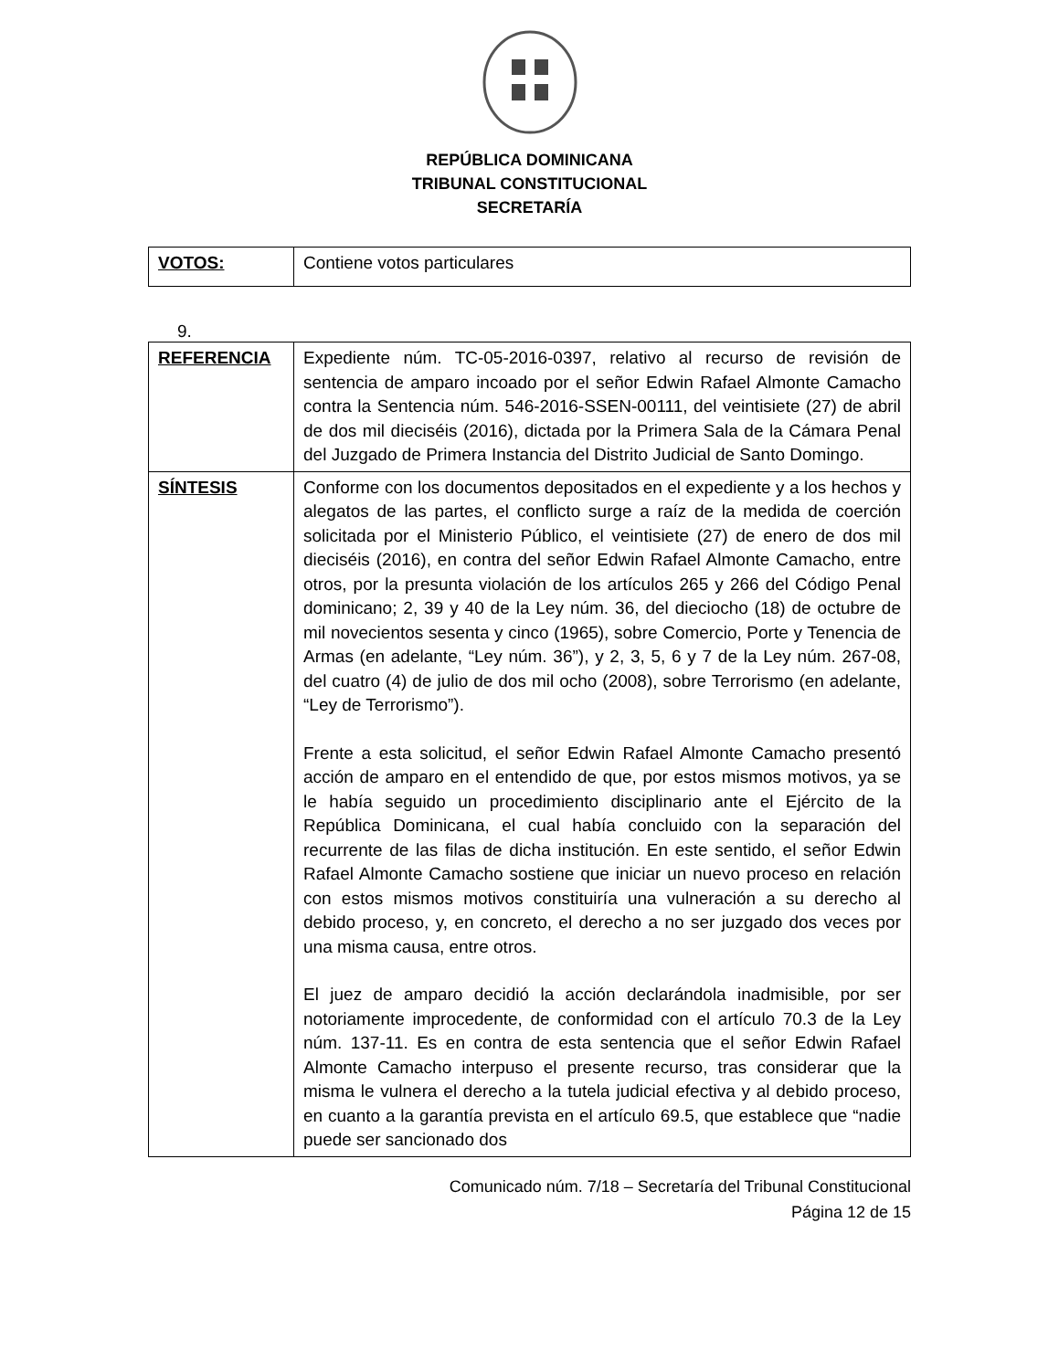REPÚBLICA DOMINICANA
TRIBUNAL CONSTITUCIONAL
SECRETARÍA
| VOTOS: | Contiene votos particulares |
9.
| REFERENCIA | Expediente núm. TC-05-2016-0397, relativo al recurso de revisión de sentencia de amparo incoado por el señor Edwin Rafael Almonte Camacho contra la Sentencia núm. 546-2016-SSEN-00111, del veintisiete (27) de abril de dos mil dieciséis (2016), dictada por la Primera Sala de la Cámara Penal del Juzgado de Primera Instancia del Distrito Judicial de Santo Domingo. |
| SÍNTESIS | Conforme con los documentos depositados en el expediente y a los hechos y alegatos de las partes, el conflicto surge a raíz de la medida de coerción solicitada por el Ministerio Público, el veintisiete (27) de enero de dos mil dieciséis (2016), en contra del señor Edwin Rafael Almonte Camacho, entre otros, por la presunta violación de los artículos 265 y 266 del Código Penal dominicano; 2, 39 y 40 de la Ley núm. 36, del dieciocho (18) de octubre de mil novecientos sesenta y cinco (1965), sobre Comercio, Porte y Tenencia de Armas (en adelante, “Ley núm. 36”), y 2, 3, 5, 6 y 7 de la Ley núm. 267-08, del cuatro (4) de julio de dos mil ocho (2008), sobre Terrorismo (en adelante, “Ley de Terrorismo”). Frente a esta solicitud, el señor Edwin Rafael Almonte Camacho presentó acción de amparo en el entendido de que, por estos mismos motivos, ya se le había seguido un procedimiento disciplinario ante el Ejército de la República Dominicana, el cual había concluido con la separación del recurrente de las filas de dicha institución. En este sentido, el señor Edwin Rafael Almonte Camacho sostiene que iniciar un nuevo proceso en relación con estos mismos motivos constituiría una vulneración a su derecho al debido proceso, y, en concreto, el derecho a no ser juzgado dos veces por una misma causa, entre otros. El juez de amparo decidió la acción declarándola inadmisible, por ser notoriamente improcedente, de conformidad con el artículo 70.3 de la Ley núm. 137-11. Es en contra de esta sentencia que el señor Edwin Rafael Almonte Camacho interpuso el presente recurso, tras considerar que la misma le vulnera el derecho a la tutela judicial efectiva y al debido proceso, en cuanto a la garantía prevista en el artículo 69.5, que establece que “nadie puede ser sancionado dos |
Comunicado núm. 7/18 – Secretaría del Tribunal Constitucional
Página 12 de 15